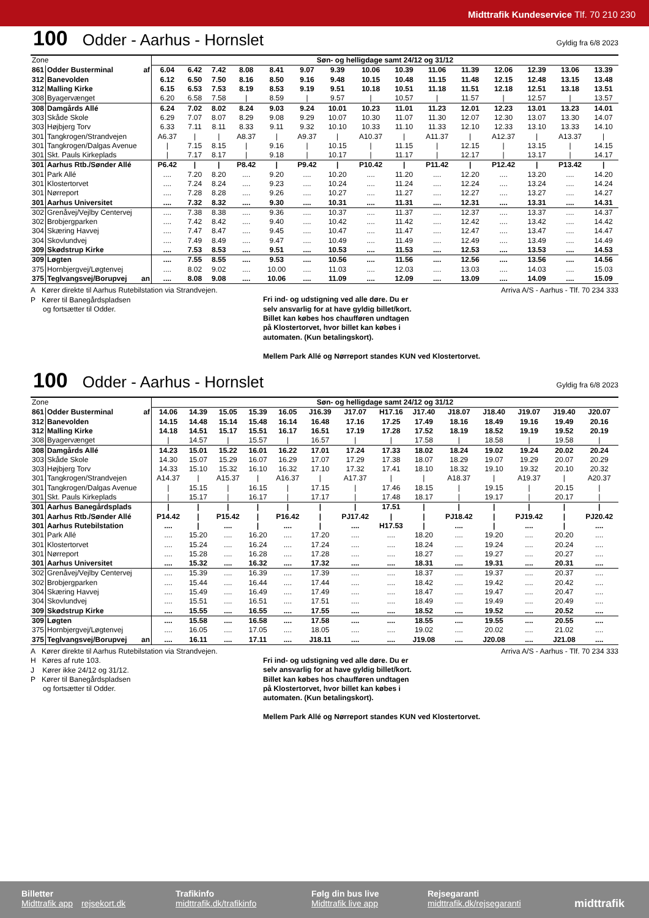Midttrafik Kundeservice Tlf. 70 210 230
100 Odder - Aarhus - Hornslet Gyldig fra 6/8 2023
| Zone | | | Søn- og helligdage samt 24/12 og 31/12 | | | | | | | | | | | | | | |
| 861 | Odder Busterminal | af | 6.04 | 6.42 | 7.42 | 8.08 | 8.41 | 9.07 | 9.39 | 10.06 | 10.39 | 11.06 | 11.39 | 12.06 | 12.39 | 13.06 | 13.39 |
| 312 | Banevolden | | 6.12 | 6.50 | 7.50 | 8.16 | 8.50 | 9.16 | 9.48 | 10.15 | 10.48 | 11.15 | 11.48 | 12.15 | 12.48 | 13.15 | 13.48 |
| 312 | Malling Kirke | | 6.15 | 6.53 | 7.53 | 8.19 | 8.53 | 9.19 | 9.51 | 10.18 | 10.51 | 11.18 | 11.51 | 12.18 | 12.51 | 13.18 | 13.51 |
| 308 | Byagervænget | | 6.20 | 6.58 | 7.58 | / | 8.59 | / | 9.57 | / | 10.57 | / | 11.57 | / | 12.57 | / | 13.57 |
| 308 | Damgårds Allé | | 6.24 | 7.02 | 8.02 | 8.24 | 9.03 | 9.24 | 10.01 | 10.23 | 11.01 | 11.23 | 12.01 | 12.23 | 13.01 | 13.23 | 14.01 |
| 303 | Skåde Skole | | 6.29 | 7.07 | 8.07 | 8.29 | 9.08 | 9.29 | 10.07 | 10.30 | 11.07 | 11.30 | 12.07 | 12.30 | 13.07 | 13.30 | 14.07 |
| 303 | Højbjerg Torv | | 6.33 | 7.11 | 8.11 | 8.33 | 9.11 | 9.32 | 10.10 | 10.33 | 11.10 | 11.33 | 12.10 | 12.33 | 13.10 | 13.33 | 14.10 |
| 301 | Tangkrogen/Strandvejen | | A6.37 | / | / | A8.37 | / | A9.37 | / | A10.37 | / | A11.37 | / | A12.37 | / | A13.37 | / |
| 301 | Tangkrogen/Dalgas Avenue | | / | 7.15 | 8.15 | / | 9.16 | / | 10.15 | / | 11.15 | / | 12.15 | / | 13.15 | / | 14.15 |
| 301 | Skt. Pauls Kirkeplads | | / | 7.17 | 8.17 | / | 9.18 | / | 10.17 | / | 11.17 | / | 12.17 | / | 13.17 | / | 14.17 |
| 301 | Aarhus Rtb./Sønder Allé | | P6.42 | / | / | P8.42 | / | P9.42 | / | P10.42 | / | P11.42 | / | P12.42 | / | P13.42 | / |
| 301 | Park Allé | | .... | 7.20 | 8.20 | .... | 9.20 | .... | 10.20 | .... | 11.20 | .... | 12.20 | .... | 13.20 | .... | 14.20 |
| 301 | Klostertorvet | | .... | 7.24 | 8.24 | .... | 9.23 | .... | 10.24 | .... | 11.24 | .... | 12.24 | .... | 13.24 | .... | 14.24 |
| 301 | Nørreport | | .... | 7.28 | 8.28 | .... | 9.26 | .... | 10.27 | .... | 11.27 | .... | 12.27 | .... | 13.27 | .... | 14.27 |
| 301 | Aarhus Universitet | | .... | 7.32 | 8.32 | .... | 9.30 | .... | 10.31 | .... | 11.31 | .... | 12.31 | .... | 13.31 | .... | 14.31 |
| 302 | Grenåvej/Vejlby Centervej | | .... | 7.38 | 8.38 | .... | 9.36 | .... | 10.37 | .... | 11.37 | .... | 12.37 | .... | 13.37 | .... | 14.37 |
| 302 | Brobjergparken | | .... | 7.42 | 8.42 | .... | 9.40 | .... | 10.42 | .... | 11.42 | .... | 12.42 | .... | 13.42 | .... | 14.42 |
| 304 | Skæring Havvej | | .... | 7.47 | 8.47 | .... | 9.45 | .... | 10.47 | .... | 11.47 | .... | 12.47 | .... | 13.47 | .... | 14.47 |
| 304 | Skovlundvej | | .... | 7.49 | 8.49 | .... | 9.47 | .... | 10.49 | .... | 11.49 | .... | 12.49 | .... | 13.49 | .... | 14.49 |
| 309 | Skødstrup Kirke | | .... | 7.53 | 8.53 | .... | 9.51 | .... | 10.53 | .... | 11.53 | .... | 12.53 | .... | 13.53 | .... | 14.53 |
| 309 | Løgten | | .... | 7.55 | 8.55 | .... | 9.53 | .... | 10.56 | .... | 11.56 | .... | 12.56 | .... | 13.56 | .... | 14.56 |
| 375 | Hornbjergvej/Løgtenvej | | .... | 8.02 | 9.02 | .... | 10.00 | .... | 11.03 | .... | 12.03 | .... | 13.03 | .... | 14.03 | .... | 15.03 |
| 375 | Teglvangsvej/Borupvej | an | .... | 8.08 | 9.08 | .... | 10.06 | .... | 11.09 | .... | 12.09 | .... | 13.09 | .... | 14.09 | .... | 15.09 |
A Kører direkte til Aarhus Rutebilstation via Strandvejen.
P Kører til Banegårdspladsen
og fortsætter til Odder.
Fri ind- og udstigning ved alle døre. Du er
selv ansvarlig for at have gyldig billet/kort.
Billet kan købes hos chaufføren undtagen
på Klostertorvet, hvor billet kan købes i
automaten. (Kun betalingskort).
Mellem Park Allé og Nørreport standes KUN ved Klostertorvet.
Arriva A/S - Aarhus - Tlf. 70 234 333
100 Odder - Aarhus - Hornslet Gyldig fra 6/8 2023
| Zone | | | Søn- og helligdage samt 24/12 og 31/12 | | | | | | | | | | | | | |
| 861 | Odder Busterminal | af | 14.06 | 14.39 | 15.05 | 15.39 | 16.05 | J16.39 | J17.07 | H17.16 | J17.40 | J18.07 | J18.40 | J19.07 | J19.40 | J20.07 |
| 312 | Banevolden | | 14.15 | 14.48 | 15.14 | 15.48 | 16.14 | 16.48 | 17.16 | 17.25 | 17.49 | 18.16 | 18.49 | 19.16 | 19.49 | 20.16 |
| 312 | Malling Kirke | | 14.18 | 14.51 | 15.17 | 15.51 | 16.17 | 16.51 | 17.19 | 17.28 | 17.52 | 18.19 | 18.52 | 19.19 | 19.52 | 20.19 |
| 308 | Byagervænget | | / | 14.57 | / | 15.57 | / | 16.57 | / | / | 17.58 | / | 18.58 | / | 19.58 | / |
| 308 | Damgårds Allé | | 14.23 | 15.01 | 15.22 | 16.01 | 16.22 | 17.01 | 17.24 | 17.33 | 18.02 | 18.24 | 19.02 | 19.24 | 20.02 | 20.24 |
| 303 | Skåde Skole | | 14.30 | 15.07 | 15.29 | 16.07 | 16.29 | 17.07 | 17.29 | 17.38 | 18.07 | 18.29 | 19.07 | 19.29 | 20.07 | 20.29 |
| 303 | Højbjerg Torv | | 14.33 | 15.10 | 15.32 | 16.10 | 16.32 | 17.10 | 17.32 | 17.41 | 18.10 | 18.32 | 19.10 | 19.32 | 20.10 | 20.32 |
| 301 | Tangkrogen/Strandvejen | | A14.37 | / | A15.37 | / | A16.37 | / | A17.37 | / | / | A18.37 | / | A19.37 | / | A20.37 |
| 301 | Tangkrogen/Dalgas Avenue | | / | 15.15 | / | 16.15 | / | 17.15 | / | 17.46 | 18.15 | / | 19.15 | / | 20.15 | / |
| 301 | Skt. Pauls Kirkeplads | | / | 15.17 | / | 16.17 | / | 17.17 | / | 17.48 | 18.17 | / | 19.17 | / | 20.17 | / |
| 301 | Aarhus Banegårdsplads | | / | / | / | / | / | / | / | 17.51 | / | / | / | / | / | / |
| 301 | Aarhus Rtb./Sønder Allé | | P14.42 | / | P15.42 | / | P16.42 | / | PJ17.42 | / | / | PJ18.42 | / | PJ19.42 | / | PJ20.42 |
| 301 | Aarhus Rutebilstation | | .... | / | .... | / | .... | / | .... | H17.53 | / | .... | / | .... | / | .... |
| 301 | Park Allé | | .... | 15.20 | .... | 16.20 | .... | 17.20 | .... | .... | 18.20 | .... | 19.20 | .... | 20.20 | .... |
| 301 | Klostertorvet | | .... | 15.24 | .... | 16.24 | .... | 17.24 | .... | .... | 18.24 | .... | 19.24 | .... | 20.24 | .... |
| 301 | Nørreport | | .... | 15.28 | .... | 16.28 | .... | 17.28 | .... | .... | 18.27 | .... | 19.27 | .... | 20.27 | .... |
| 301 | Aarhus Universitet | | .... | 15.32 | .... | 16.32 | .... | 17.32 | .... | .... | 18.31 | .... | 19.31 | .... | 20.31 | .... |
| 302 | Grenåvej/Vejlby Centervej | | .... | 15.39 | .... | 16.39 | .... | 17.39 | .... | .... | 18.37 | .... | 19.37 | .... | 20.37 | .... |
| 302 | Brobjergparken | | .... | 15.44 | .... | 16.44 | .... | 17.44 | .... | .... | 18.42 | .... | 19.42 | .... | 20.42 | .... |
| 304 | Skæring Havvej | | .... | 15.49 | .... | 16.49 | .... | 17.49 | .... | .... | 18.47 | .... | 19.47 | .... | 20.47 | .... |
| 304 | Skovlundvej | | .... | 15.51 | .... | 16.51 | .... | 17.51 | .... | .... | 18.49 | .... | 19.49 | .... | 20.49 | .... |
| 309 | Skødstrup Kirke | | .... | 15.55 | .... | 16.55 | .... | 17.55 | .... | .... | 18.52 | .... | 19.52 | .... | 20.52 | .... |
| 309 | Løgten | | .... | 15.58 | .... | 16.58 | .... | 17.58 | .... | .... | 18.55 | .... | 19.55 | .... | 20.55 | .... |
| 375 | Hornbjergvej/Løgtenvej | | .... | 16.05 | .... | 17.05 | .... | 18.05 | .... | .... | 19.02 | .... | 20.02 | .... | 21.02 | .... |
| 375 | Teglvangsvej/Borupvej | an | .... | 16.11 | .... | 17.11 | .... | J18.11 | .... | .... | J19.08 | .... | J20.08 | .... | J21.08 | .... |
A Kører direkte til Aarhus Rutebilstation via Strandvejen.
H Køres af rute 103.
J Kører ikke 24/12 og 31/12.
P Kører til Banegårdspladsen
og fortsætter til Odder.
Fri ind- og udstigning ved alle døre. Du er
selv ansvarlig for at have gyldig billet/kort.
Billet kan købes hos chaufføren undtagen
på Klostertorvet, hvor billet kan købes i
automaten. (Kun betalingskort).
Mellem Park Allé og Nørreport standes KUN ved Klostertorvet.
Arriva A/S - Aarhus - Tlf. 70 234 333
Billetter
Midttrafik app rejsekort.dk
Trafikinfo
midttrafik.dk/trafikinfo
Følg din bus live
Midttrafik live app
Rejsegaranti
midttrafik.dk/rejsegaranti
midttrafik